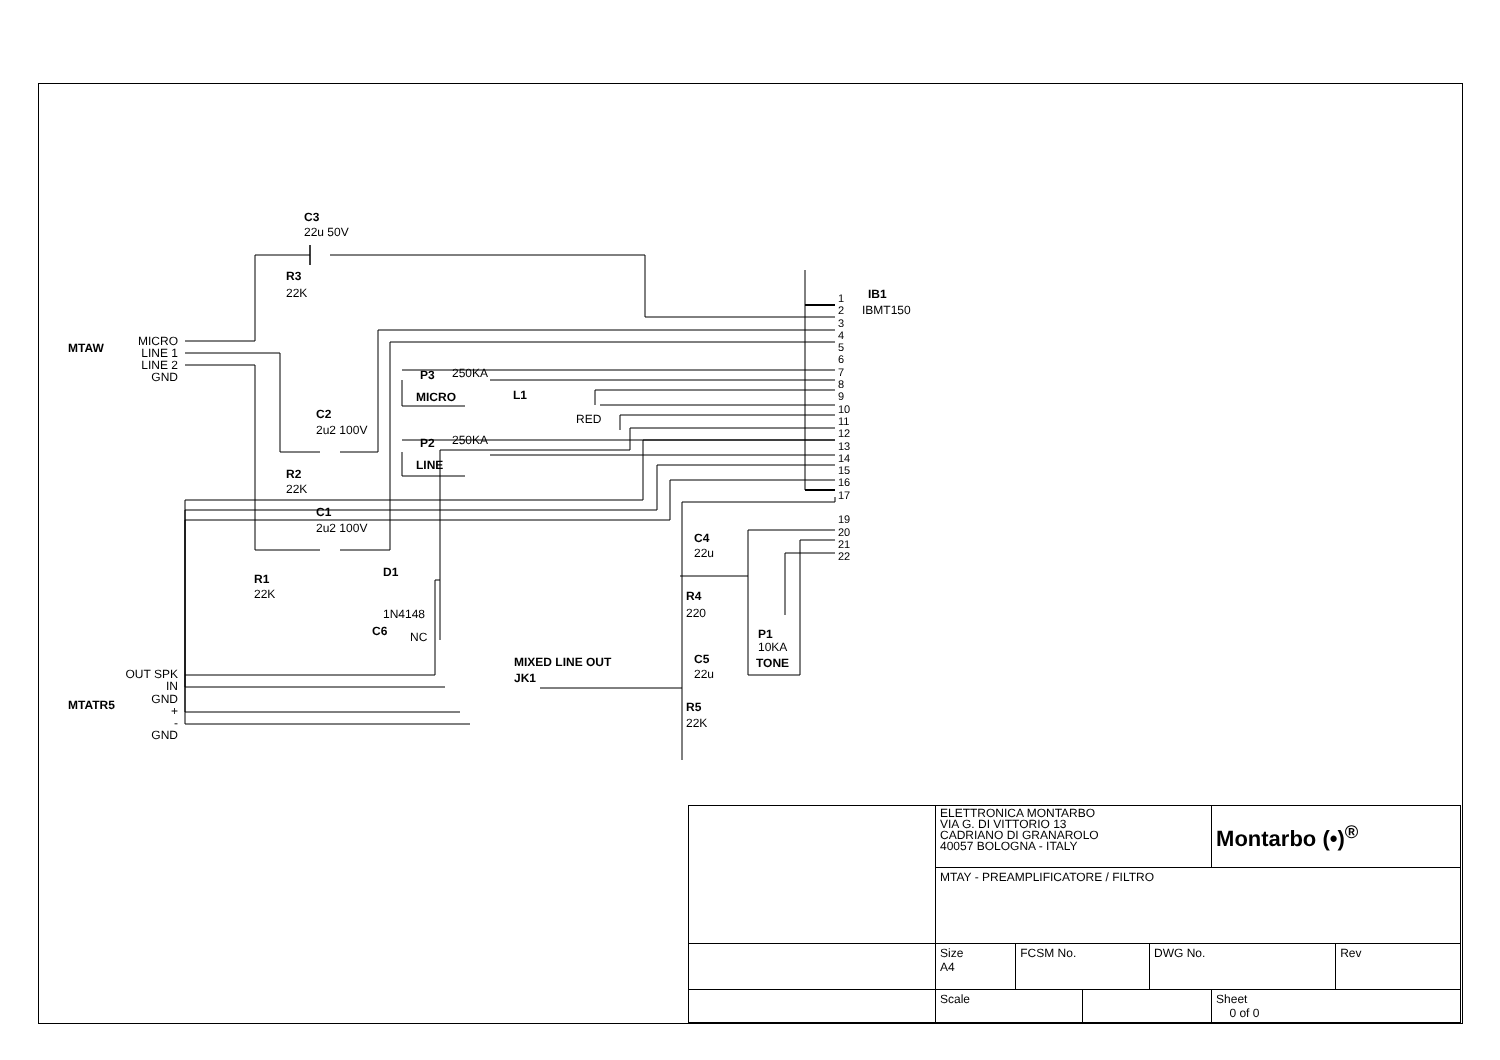C3
22u 50V
R3
22K
MTAW
MICRO
LINE 1
LINE 2
GND
IB1
IBMT150
1
2
3
4
5
6
7
8
9
10
11
12
13
14
15
16
17
19
20
21
22
P3 250KA
MICRO L1
RED
C2
2u2 100V
P2 250KA
LINE
R2
22K
C1
2u2 100V
C4
22u
D1
1N4148
R1
22K R4
220
C6 NC P1
10KA
TONE
MIXED LINE OUT
JK1
C5
22u
OUT SPK
IN
GND
+
-
GND
MTATR5 R5
22K
| | ELETTRONICA MONTARBO VIA G. DI VITTORIO 13 CADRIANO DI GRANAROLO 40057 BOLOGNA - ITALY | | | | Montarbo (•)<sup>®</sup> | |
| | MTAY - PREAMPLIFICATORE / FILTRO | | | | | |
| | Size A4 | FCSM No. | | DWG No. | | Rev |
| | Scale | | | | Sheet 0 of 0 | |